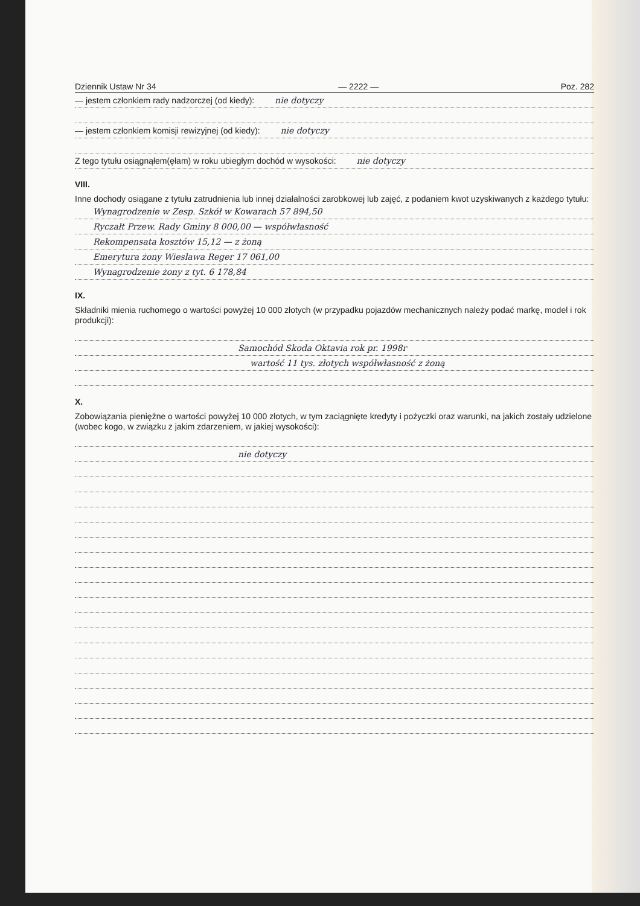Dziennik Ustaw Nr 34 — 2222 — Poz. 282
— jestem członkiem rady nadzorczej (od kiedy): nie dotyczy
— jestem członkiem komisji rewizyjnej (od kiedy): nie dotyczy
Z tego tytułu osiągnąłem(ęłam) w roku ubiegłym dochód w wysokości: nie dotyczy
VIII.
Inne dochody osiągane z tytułu zatrudnienia lub innej działalności zarobkowej lub zajęć, z podaniem kwot uzyskiwanych z każdego tytułu:
Wynagrodzenie w Zesp. Szkół w Kowarach 57 894,50
Ryczałt Przew. Rady Gminy 8 000,00 — współwłasność
Rekompensata kosztów 15,12 — z żoną
Emerytura żony Wiesława Reger 17 061,00
Wynagrodzenie żony z tyt. 6 178,84
IX.
Składniki mienia ruchomego o wartości powyżej 10 000 złotych (w przypadku pojazdów mechanicznych należy podać markę, model i rok produkcji):
Samochód Skoda Oktavia rok pr. 1998r
wartość 11 tys. złotych współwłasność z żoną
X.
Zobowiązania pieniężne o wartości powyżej 10 000 złotych, w tym zaciągnięte kredyty i pożyczki oraz warunki, na jakich zostały udzielone (wobec kogo, w związku z jakim zdarzeniem, w jakiej wysokości):
nie dotyczy